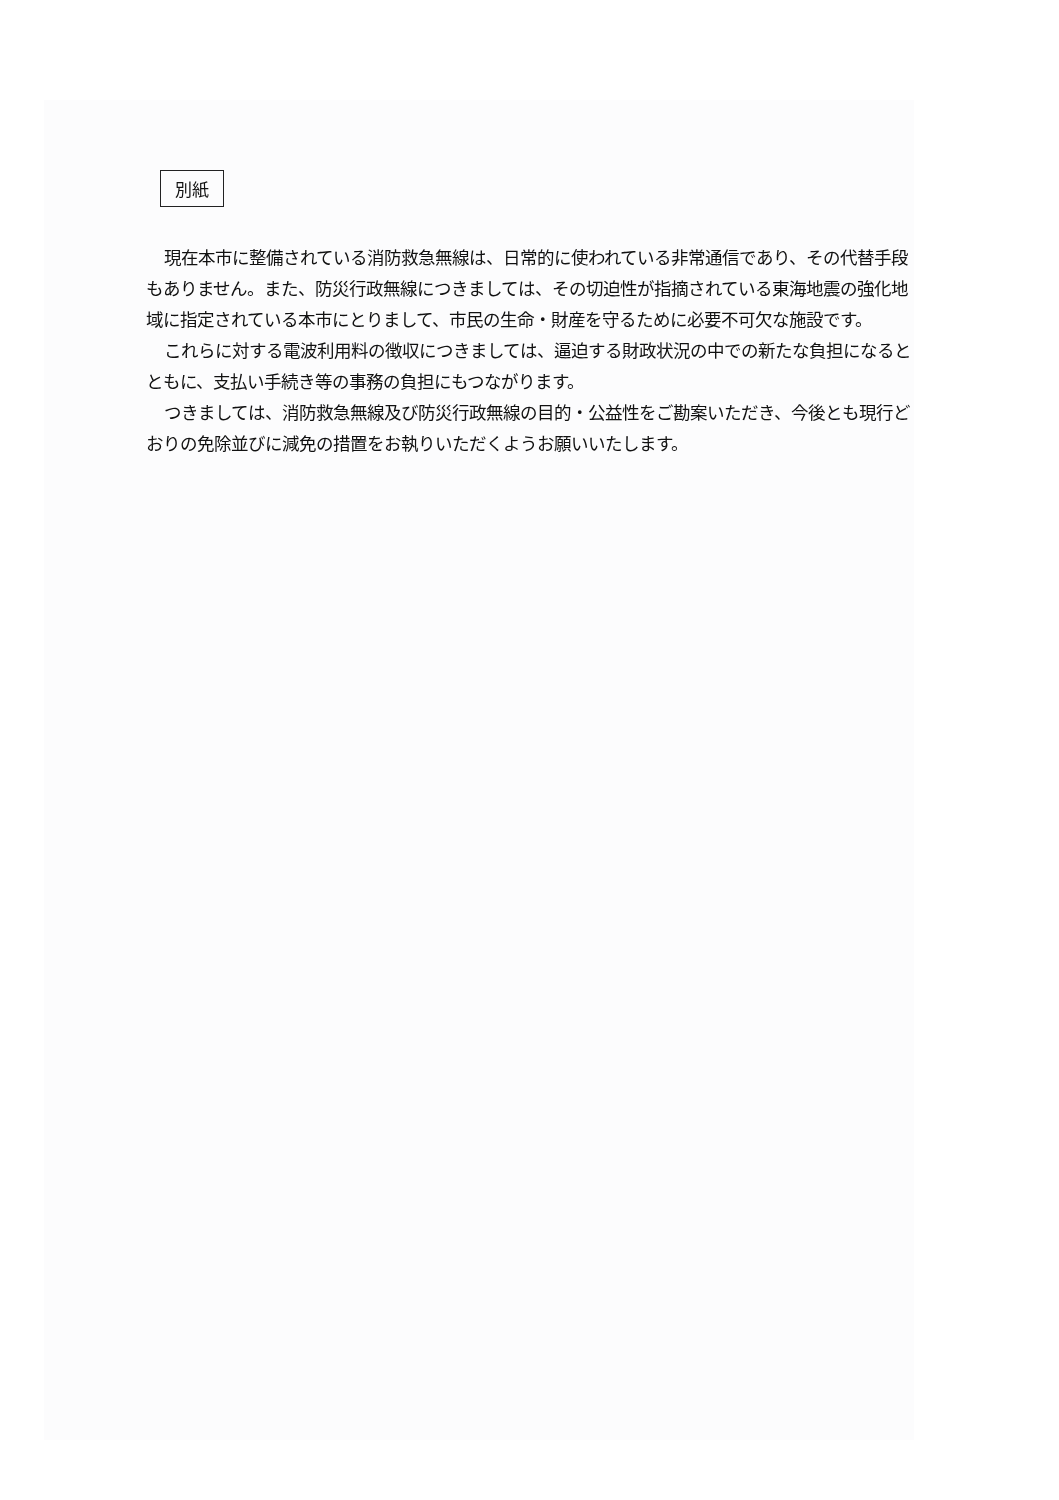別紙
現在本市に整備されている消防救急無線は、日常的に使われている非常通信であり、その代替手段もありません。また、防災行政無線につきましては、その切迫性が指摘されている東海地震の強化地域に指定されている本市にとりまして、市民の生命・財産を守るために必要不可欠な施設です。
これらに対する電波利用料の徴収につきましては、逼迫する財政状況の中での新たな負担になるとともに、支払い手続き等の事務の負担にもつながります。
つきましては、消防救急無線及び防災行政無線の目的・公益性をご勘案いただき、今後とも現行どおりの免除並びに減免の措置をお執りいただくようお願いいたします。